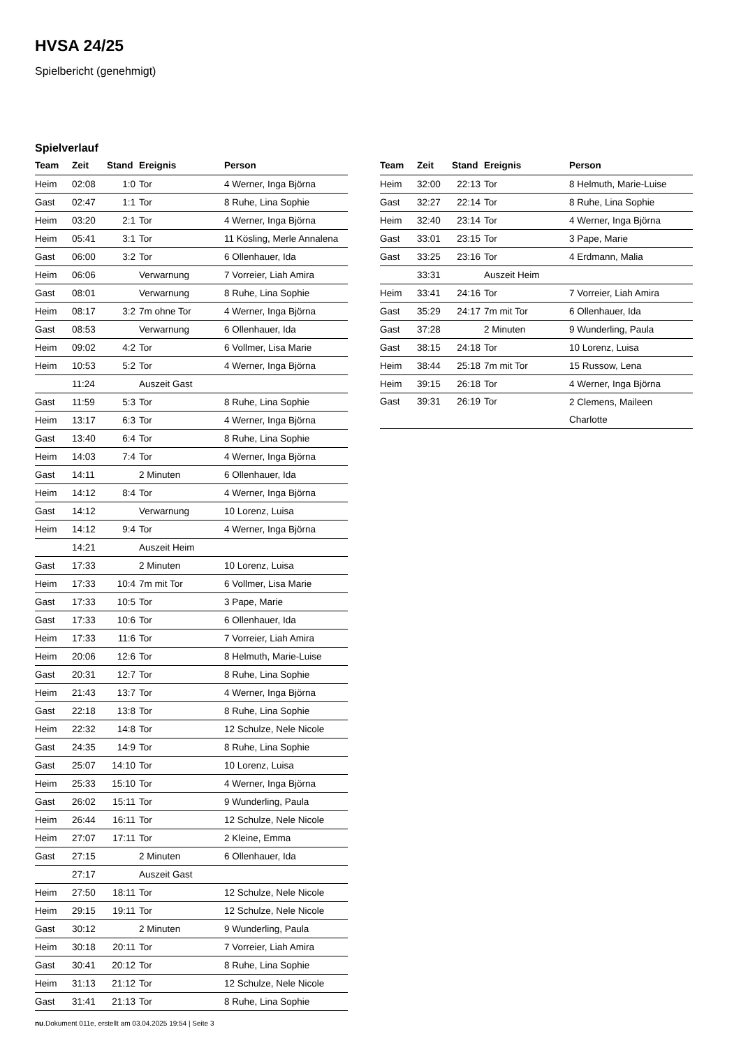HVSA 24/25
Spielbericht (genehmigt)
Spielverlauf
| Team | Zeit | Stand | Ereignis | Person |
| --- | --- | --- | --- | --- |
| Heim | 02:08 | 1:0 | Tor | 4 Werner, Inga Björna |
| Gast | 02:47 | 1:1 | Tor | 8 Ruhe, Lina Sophie |
| Heim | 03:20 | 2:1 | Tor | 4 Werner, Inga Björna |
| Heim | 05:41 | 3:1 | Tor | 11 Kösling, Merle Annalena |
| Gast | 06:00 | 3:2 | Tor | 6 Ollenhauer, Ida |
| Heim | 06:06 | | Verwarnung | 7 Vorreier, Liah Amira |
| Gast | 08:01 | | Verwarnung | 8 Ruhe, Lina Sophie |
| Heim | 08:17 | 3:2 | 7m ohne Tor | 4 Werner, Inga Björna |
| Gast | 08:53 | | Verwarnung | 6 Ollenhauer, Ida |
| Heim | 09:02 | 4:2 | Tor | 6 Vollmer, Lisa Marie |
| Heim | 10:53 | 5:2 | Tor | 4 Werner, Inga Björna |
| | 11:24 | | Auszeit Gast | |
| Gast | 11:59 | 5:3 | Tor | 8 Ruhe, Lina Sophie |
| Heim | 13:17 | 6:3 | Tor | 4 Werner, Inga Björna |
| Gast | 13:40 | 6:4 | Tor | 8 Ruhe, Lina Sophie |
| Heim | 14:03 | 7:4 | Tor | 4 Werner, Inga Björna |
| Gast | 14:11 | | 2 Minuten | 6 Ollenhauer, Ida |
| Heim | 14:12 | 8:4 | Tor | 4 Werner, Inga Björna |
| Gast | 14:12 | | Verwarnung | 10 Lorenz, Luisa |
| Heim | 14:12 | 9:4 | Tor | 4 Werner, Inga Björna |
| | 14:21 | | Auszeit Heim | |
| Gast | 17:33 | | 2 Minuten | 10 Lorenz, Luisa |
| Heim | 17:33 | 10:4 | 7m mit Tor | 6 Vollmer, Lisa Marie |
| Gast | 17:33 | 10:5 | Tor | 3 Pape, Marie |
| Gast | 17:33 | 10:6 | Tor | 6 Ollenhauer, Ida |
| Heim | 17:33 | 11:6 | Tor | 7 Vorreier, Liah Amira |
| Heim | 20:06 | 12:6 | Tor | 8 Helmuth, Marie-Luise |
| Gast | 20:31 | 12:7 | Tor | 8 Ruhe, Lina Sophie |
| Heim | 21:43 | 13:7 | Tor | 4 Werner, Inga Björna |
| Gast | 22:18 | 13:8 | Tor | 8 Ruhe, Lina Sophie |
| Heim | 22:32 | 14:8 | Tor | 12 Schulze, Nele Nicole |
| Gast | 24:35 | 14:9 | Tor | 8 Ruhe, Lina Sophie |
| Gast | 25:07 | 14:10 | Tor | 10 Lorenz, Luisa |
| Heim | 25:33 | 15:10 | Tor | 4 Werner, Inga Björna |
| Gast | 26:02 | 15:11 | Tor | 9 Wunderling, Paula |
| Heim | 26:44 | 16:11 | Tor | 12 Schulze, Nele Nicole |
| Heim | 27:07 | 17:11 | Tor | 2 Kleine, Emma |
| Gast | 27:15 | | 2 Minuten | 6 Ollenhauer, Ida |
| | 27:17 | | Auszeit Gast | |
| Heim | 27:50 | 18:11 | Tor | 12 Schulze, Nele Nicole |
| Heim | 29:15 | 19:11 | Tor | 12 Schulze, Nele Nicole |
| Gast | 30:12 | | 2 Minuten | 9 Wunderling, Paula |
| Heim | 30:18 | 20:11 | Tor | 7 Vorreier, Liah Amira |
| Gast | 30:41 | 20:12 | Tor | 8 Ruhe, Lina Sophie |
| Heim | 31:13 | 21:12 | Tor | 12 Schulze, Nele Nicole |
| Gast | 31:41 | 21:13 | Tor | 8 Ruhe, Lina Sophie |
| Team | Zeit | Stand | Ereignis | Person |
| --- | --- | --- | --- | --- |
| Heim | 32:00 | 22:13 | Tor | 8 Helmuth, Marie-Luise |
| Gast | 32:27 | 22:14 | Tor | 8 Ruhe, Lina Sophie |
| Heim | 32:40 | 23:14 | Tor | 4 Werner, Inga Björna |
| Gast | 33:01 | 23:15 | Tor | 3 Pape, Marie |
| Gast | 33:25 | 23:16 | Tor | 4 Erdmann, Malia |
| | 33:31 | | Auszeit Heim | |
| Heim | 33:41 | 24:16 | Tor | 7 Vorreier, Liah Amira |
| Gast | 35:29 | 24:17 | 7m mit Tor | 6 Ollenhauer, Ida |
| Gast | 37:28 | | 2 Minuten | 9 Wunderling, Paula |
| Gast | 38:15 | 24:18 | Tor | 10 Lorenz, Luisa |
| Heim | 38:44 | 25:18 | 7m mit Tor | 15 Russow, Lena |
| Heim | 39:15 | 26:18 | Tor | 4 Werner, Inga Björna |
| Gast | 39:31 | 26:19 | Tor | 2 Clemens, Maileen Charlotte |
nu.Dokument 011e, erstellt am 03.04.2025 19:54 | Seite 3